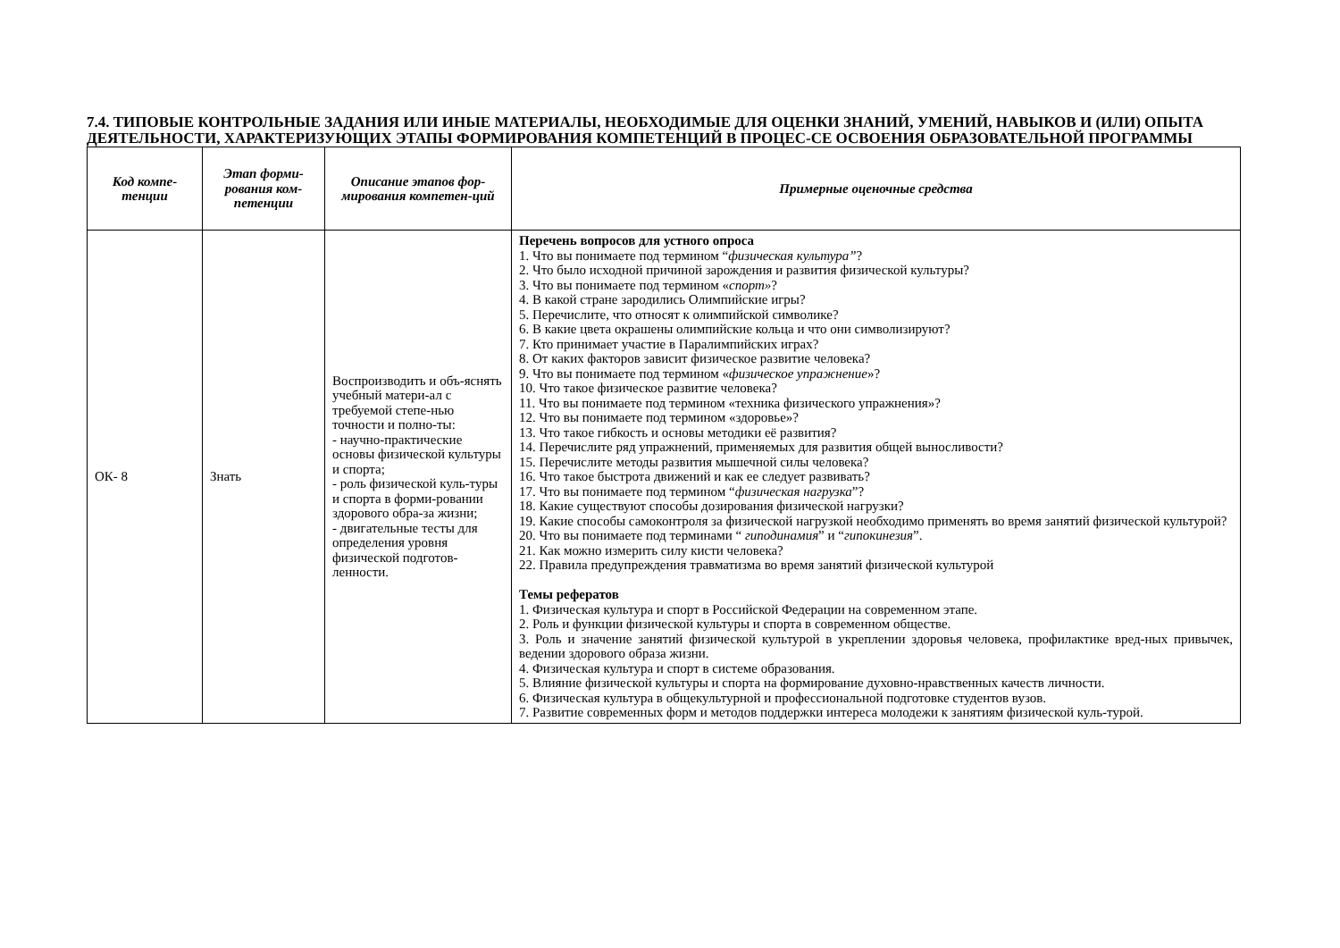7.4. ТИПОВЫЕ КОНТРОЛЬНЫЕ ЗАДАНИЯ ИЛИ ИНЫЕ МАТЕРИАЛЫ, НЕОБХОДИМЫЕ ДЛЯ ОЦЕНКИ ЗНАНИЙ, УМЕНИЙ, НАВЫКОВ И (ИЛИ) ОПЫТА ДЕЯТЕЛЬНОСТИ, ХАРАКТЕРИЗУЮЩИХ ЭТАПЫ ФОРМИРОВАНИЯ КОМПЕТЕНЦИЙ В ПРОЦЕС-СЕ ОСВОЕНИЯ ОБРАЗОВАТЕЛЬНОЙ ПРОГРАММЫ
| Код компе-тенции | Этап форми-рования ком-петенции | Описание этапов фор-мирования компетен-ций | Примерные оценочные средства |
| --- | --- | --- | --- |
| ОК- 8 | Знать | Воспроизводить и объ-яснять учебный матери-ал с требуемой степе-нью точности и полно-ты: - научно-практические основы физической культуры и спорта; - роль физической куль-туры и спорта в форми-ровании здорового обра-за жизни; - двигательные тесты для определения уровня физической подготов-ленности. | Перечень вопросов для устного опроса 1. Что вы понимаете под термином “ физическая культура” ? 2. Что было исходной причиной зарождения и развития физической культуры? 3. Что вы понимаете под термином « спорт» ? 4. В какой стране зародились Олимпийские игры? 5. Перечислите, что относят к олимпийской символике? 6. В какие цвета окрашены олимпийские кольца и что они символизируют? 7. Кто принимает участие в Паралимпийских играх? 8. От каких факторов зависит физическое развитие человека? 9. Что вы понимаете под термином « физическое упражнение »? 10. Что такое физическое развитие человека? 11. Что вы понимаете под термином «техника физического упражнения»? 12. Что вы понимаете под термином «здоровье»? 13. Что такое гибкость и основы методики её развития? 14. Перечислите ряд упражнений, применяемых для развития общей выносливости? 15. Перечислите методы развития мышечной силы человека? 16. Что такое быстрота движений и как ее следует развивать? 17. Что вы понимаете под термином “ физическая нагрузка ”? 18. Какие существуют способы дозирования физической нагрузки? 19. Какие способы самоконтроля за физической нагрузкой необходимо применять во время занятий физической культурой? 20. Что вы понимаете под терминами “ гиподинамия ” и “ гипокинезия ”. 21. Как можно измерить силу кисти человека? 22. Правила предупреждения травматизма во время занятий физической культурой Темы рефератов 1. Физическая культура и спорт в Российской Федерации на современном этапе. 2. Роль и функции физической культуры и спорта в современном обществе. 3. Роль и значение занятий физической культурой в укреплении здоровья человека, профилактике вред-ных привычек, ведении здорового образа жизни. 4. Физическая культура и спорт в системе образования. 5. Влияние физической культуры и спорта на формирование духовно-нравственных качеств личности. 6. Физическая культура в общекультурной и профессиональной подготовке студентов вузов. 7. Развитие современных форм и методов поддержки интереса молодежи к занятиям физической куль-турой. |